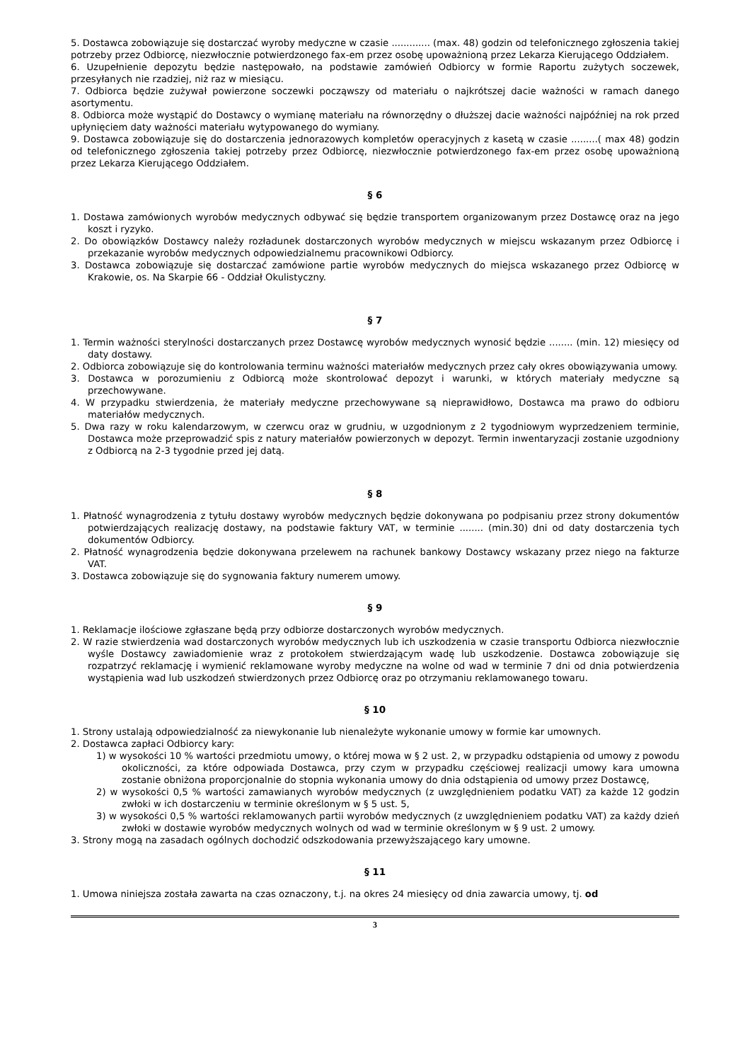5. Dostawca zobowiązuje się dostarczać wyroby medyczne w czasie ............. (max. 48) godzin od telefonicznego zgłoszenia takiej potrzeby przez Odbiorcę, niezwłocznie potwierdzonego fax-em przez osobę upoważnioną przez Lekarza Kierującego Oddziałem.
6. Uzupełnienie depozytu będzie następowało, na podstawie zamówień Odbiorcy w formie Raportu zużytych soczewek, przesyłanych nie rzadziej, niż raz w miesiącu.
7. Odbiorca będzie zużywał powierzone soczewki począwszy od materiału o najkrótszej dacie ważności w ramach danego asortymentu.
8. Odbiorca może wystąpić do Dostawcy o wymianę materiału na równorzędny o dłuższej dacie ważności najpóźniej na rok przed upłynięciem daty ważności materiału wytypowanego do wymiany.
9. Dostawca zobowiązuje się do dostarczenia jednorazowych kompletów operacyjnych z kasetą w czasie .........( max 48) godzin od telefonicznego zgłoszenia takiej potrzeby przez Odbiorcę, niezwłocznie potwierdzonego fax-em przez osobę upoważnioną przez Lekarza Kierującego Oddziałem.
§ 6
1. Dostawa zamówionych wyrobów medycznych odbywać się będzie transportem organizowanym przez Dostawcę oraz na jego koszt i ryzyko.
2. Do obowiązków Dostawcy należy rozładunek dostarczonych wyrobów medycznych w miejscu wskazanym przez Odbiorcę i przekazanie wyrobów medycznych odpowiedzialnemu pracownikowi Odbiorcy.
3. Dostawca zobowiązuje się dostarczać zamówione partie wyrobów medycznych do miejsca wskazanego przez Odbiorcę w Krakowie, os. Na Skarpie 66 - Oddział Okulistyczny.
§ 7
1. Termin ważności sterylności dostarczanych przez Dostawcę wyrobów medycznych wynosić będzie ........ (min. 12) miesięcy od daty dostawy.
2. Odbiorca zobowiązuje się do kontrolowania terminu ważności materiałów medycznych przez cały okres obowiązywania umowy.
3. Dostawca w porozumieniu z Odbiorcą może skontrolować depozyt i warunki, w których materiały medyczne są przechowywane.
4. W przypadku stwierdzenia, że materiały medyczne przechowywane są nieprawidłowo, Dostawca ma prawo do odbioru materiałów medycznych.
5. Dwa razy w roku kalendarzowym, w czerwcu oraz w grudniu, w uzgodnionym z 2 tygodniowym wyprzedzeniem terminie, Dostawca może przeprowadzić spis z natury materiałów powierzonych w depozyt. Termin inwentaryzacji zostanie uzgodniony z Odbiorcą na 2-3 tygodnie przed jej datą.
§ 8
1. Płatność wynagrodzenia z tytułu dostawy wyrobów medycznych będzie dokonywana po podpisaniu przez strony dokumentów potwierdzających realizację dostawy, na podstawie faktury VAT, w terminie ........ (min.30) dni od daty dostarczenia tych dokumentów Odbiorcy.
2. Płatność wynagrodzenia będzie dokonywana przelewem na rachunek bankowy Dostawcy wskazany przez niego na fakturze VAT.
3. Dostawca zobowiązuje się do sygnowania faktury numerem umowy.
§ 9
1. Reklamacje ilościowe zgłaszane będą przy odbiorze dostarczonych wyrobów medycznych.
2. W razie stwierdzenia wad dostarczonych wyrobów medycznych lub ich uszkodzenia w czasie transportu Odbiorca niezwłocznie wyśle Dostawcy zawiadomienie wraz z protokołem stwierdzającym wadę lub uszkodzenie. Dostawca zobowiązuje się rozpatrzyć reklamację i wymienić reklamowane wyroby medyczne na wolne od wad w terminie 7 dni od dnia potwierdzenia wystąpienia wad lub uszkodzeń stwierdzonych przez Odbiorcę oraz po otrzymaniu reklamowanego towaru.
§ 10
1. Strony ustalają odpowiedzialność za niewykonanie lub nienależyte wykonanie umowy w formie kar umownych.
2. Dostawca zapłaci Odbiorcy kary:
1) w wysokości 10 % wartości przedmiotu umowy, o której mowa w § 2 ust. 2, w przypadku odstąpienia od umowy z powodu okoliczności, za które odpowiada Dostawca, przy czym w przypadku częściowej realizacji umowy kara umowna zostanie obniżona proporcjonalnie do stopnia wykonania umowy do dnia odstąpienia od umowy przez Dostawcę,
2) w wysokości 0,5 % wartości zamawianych wyrobów medycznych (z uwzględnieniem podatku VAT) za każde 12 godzin zwłoki w ich dostarczeniu w terminie określonym w § 5 ust. 5,
3) w wysokości 0,5 % wartości reklamowanych partii wyrobów medycznych (z uwzględnieniem podatku VAT) za każdy dzień zwłoki w dostawie wyrobów medycznych wolnych od wad w terminie określonym w § 9 ust. 2 umowy.
3. Strony mogą na zasadach ogólnych dochodzić odszkodowania przewyższającego kary umowne.
§ 11
1. Umowa niniejsza została zawarta na czas oznaczony, t.j. na okres 24 miesięcy od dnia zawarcia umowy, tj. od
3